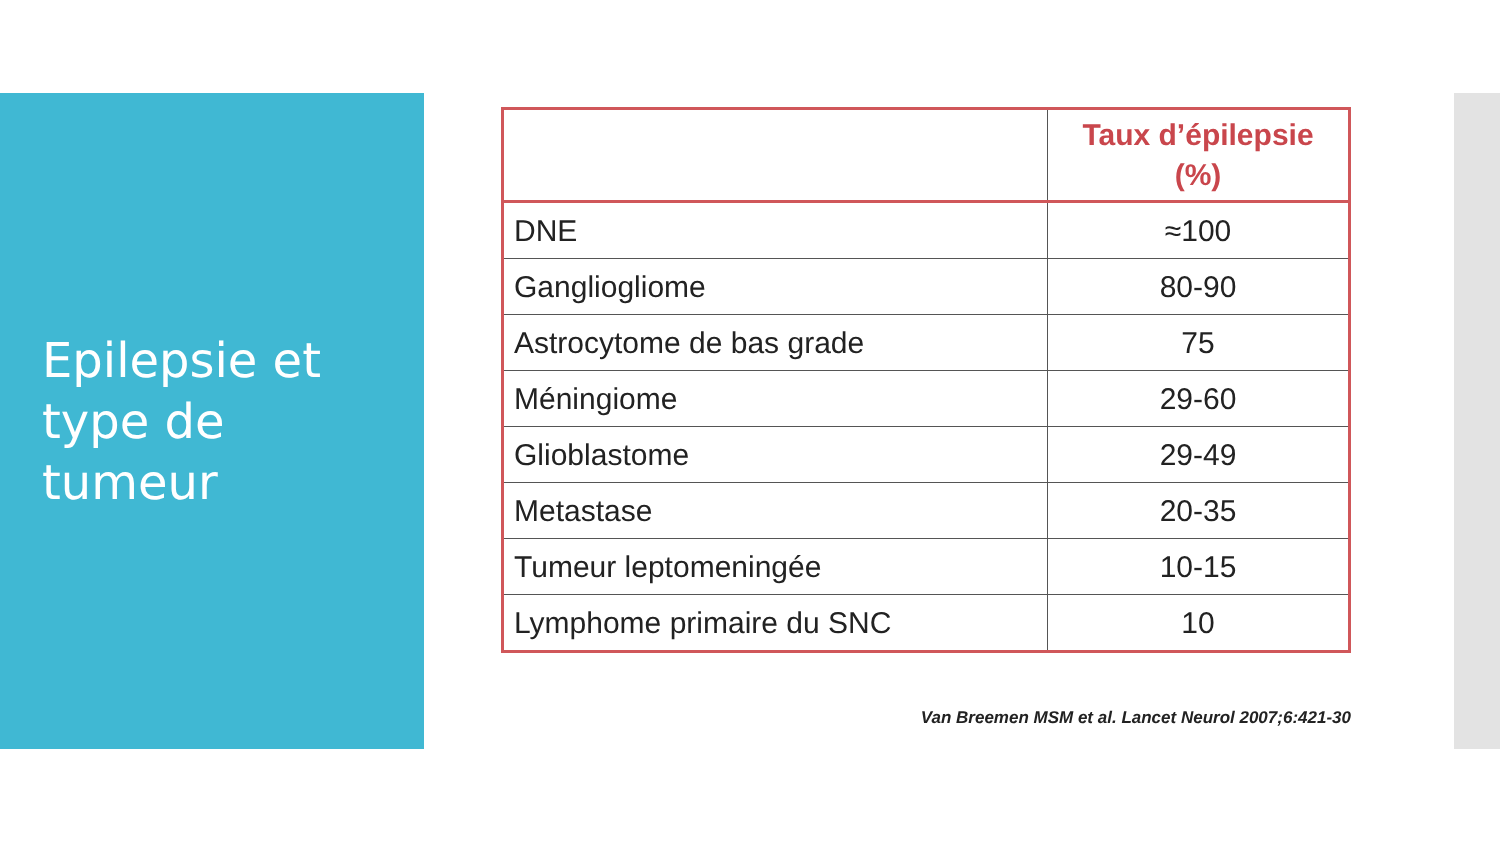Epilepsie et
type de
tumeur
| | Taux d’épilepsie (%) |
| --- | --- |
| DNE | ≈100 |
| Gangliogliome | 80-90 |
| Astrocytome de bas grade | 75 |
| Méningiome | 29-60 |
| Glioblastome | 29-49 |
| Metastase | 20-35 |
| Tumeur leptomeningée | 10-15 |
| Lymphome primaire du SNC | 10 |
Van Breemen MSM et al. Lancet Neurol 2007;6:421-30